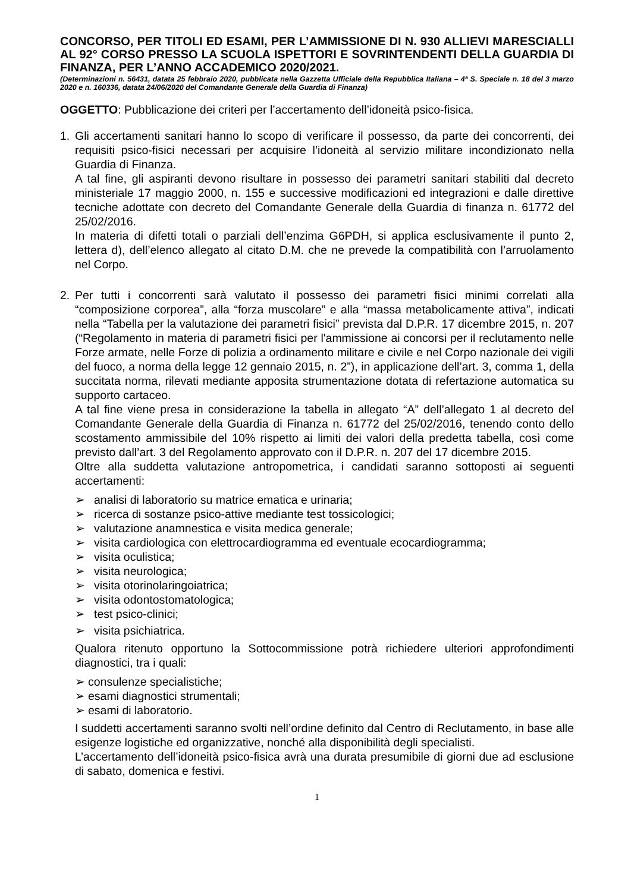CONCORSO, PER TITOLI ED ESAMI, PER L’AMMISSIONE DI N. 930 ALLIEVI MARESCIALLI AL 92° CORSO PRESSO LA SCUOLA ISPETTORI E SOVRINTENDENTI DELLA GUARDIA DI FINANZA, PER L’ANNO ACCADEMICO 2020/2021.
(Determinazioni n. 56431, datata 25 febbraio 2020, pubblicata nella Gazzetta Ufficiale della Repubblica Italiana – 4ª S. Speciale n. 18 del 3 marzo 2020 e n. 160336, datata 24/06/2020 del Comandante Generale della Guardia di Finanza)
OGGETTO: Pubblicazione dei criteri per l’accertamento dell’idoneità psico-fisica.
1. Gli accertamenti sanitari hanno lo scopo di verificare il possesso, da parte dei concorrenti, dei requisiti psico-fisici necessari per acquisire l’idoneità al servizio militare incondizionato nella Guardia di Finanza.
A tal fine, gli aspiranti devono risultare in possesso dei parametri sanitari stabiliti dal decreto ministeriale 17 maggio 2000, n. 155 e successive modificazioni ed integrazioni e dalle direttive tecniche adottate con decreto del Comandante Generale della Guardia di finanza n. 61772 del 25/02/2016.
In materia di difetti totali o parziali dell’enzima G6PDH, si applica esclusivamente il punto 2, lettera d), dell’elenco allegato al citato D.M. che ne prevede la compatibilità con l’arruolamento nel Corpo.
2. Per tutti i concorrenti sarà valutato il possesso dei parametri fisici minimi correlati alla “composizione corporea”, alla “forza muscolare” e alla “massa metabolicamente attiva”, indicati nella “Tabella per la valutazione dei parametri fisici” prevista dal D.P.R. 17 dicembre 2015, n. 207 (“Regolamento in materia di parametri fisici per l'ammissione ai concorsi per il reclutamento nelle Forze armate, nelle Forze di polizia a ordinamento militare e civile e nel Corpo nazionale dei vigili del fuoco, a norma della legge 12 gennaio 2015, n. 2”), in applicazione dell’art. 3, comma 1, della succitata norma, rilevati mediante apposita strumentazione dotata di refertazione automatica su supporto cartaceo.
A tal fine viene presa in considerazione la tabella in allegato “A” dell’allegato 1 al decreto del Comandante Generale della Guardia di Finanza n. 61772 del 25/02/2016, tenendo conto dello scostamento ammissibile del 10% rispetto ai limiti dei valori della predetta tabella, così come previsto dall’art. 3 del Regolamento approvato con il D.P.R. n. 207 del 17 dicembre 2015.
Oltre alla suddetta valutazione antropometrica, i candidati saranno sottoposti ai seguenti accertamenti:
➢ analisi di laboratorio su matrice ematica e urinaria;
➢ ricerca di sostanze psico-attive mediante test tossicologici;
➢ valutazione anamnestica e visita medica generale;
➢ visita cardiologica con elettrocardiogramma ed eventuale ecocardiogramma;
➢ visita oculistica;
➢ visita neurologica;
➢ visita otorinolaringoiatrica;
➢ visita odontostomatologica;
➢ test psico-clinici;
➢ visita psichiatrica.
Qualora ritenuto opportuno la Sottocommissione potrà richiedere ulteriori approfondimenti diagnostici, tra i quali:
➢ consulenze specialistiche;
➢ esami diagnostici strumentali;
➢ esami di laboratorio.
I suddetti accertamenti saranno svolti nell’ordine definito dal Centro di Reclutamento, in base alle esigenze logistiche ed organizzative, nonché alla disponibilità degli specialisti.
L’accertamento dell’idoneità psico-fisica avrà una durata presumibile di giorni due ad esclusione di sabato, domenica e festivi.
1